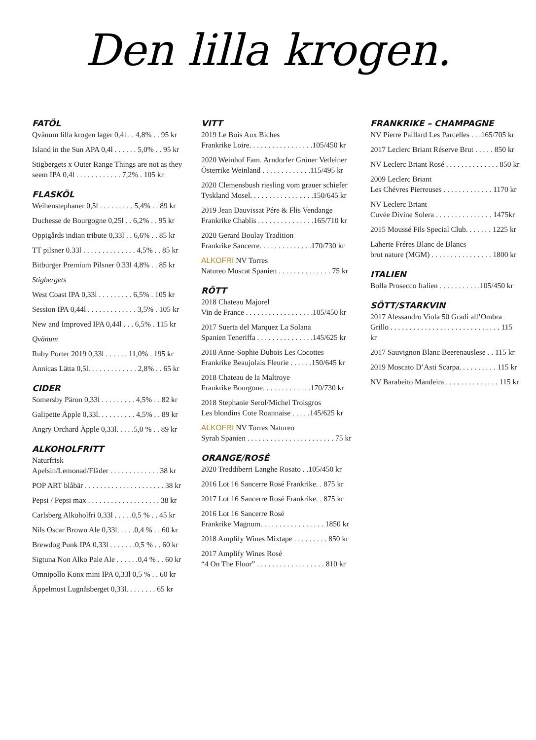Den lilla krogen.
FATÖL
Qvänum lilla krogen lager 0,4l . . 4,8% . . 95 kr
Island in the Sun APA 0,4l . . . . . . 5,0% . . 95 kr
Stigbergets x Outer Range Things are not as they seem IPA 0,4l . . . . . . . . . . . . 7,2% . 105 kr
FLASKÖL
Weihenstephaner 0,5l . . . . . . . . . 5,4% . . 89 kr
Duchesse de Bourgogne 0,25l . . 6,2% . . 95 kr
Oppigårds indian tribute 0,33l . . 6,6% . . 85 kr
TT pilsner 0.33l . . . . . . . . . . . . . . 4,5% . . 85 kr
Bitburger Premium Pilsner 0.33l 4,8% . . 85 kr
Stigbergets
West Coast IPA 0,33l . . . . . . . . . 6,5% . 105 kr
Session IPA 0,44l . . . . . . . . . . . . . 3,5% . 105 kr
New and Improved IPA 0,44l . . . 6,5% . 115 kr
Qvänum
Ruby Porter 2019 0,33l . . . . . . 11,0% . 195 kr
Annicas Lätta 0,5l. . . . . . . . . . . . . 2,8% . . 65 kr
CIDER
Somersby Päron 0,33l . . . . . . . . . 4,5% . . 82 kr
Galipette Äpple 0,33l. . . . . . . . . . 4,5% . . 89 kr
Angry Orchard Äpple 0,33l. . . . .5,0 % . . 89 kr
ALKOHOLFRITT
Naturfrisk
Apelsin/Lemonad/Fläder . . . . . . . . . . . . . 38 kr
POP ART blåbär . . . . . . . . . . . . . . . . . . . . . 38 kr
Pepsi / Pepsi max . . . . . . . . . . . . . . . . . . . 38 kr
Carlsberg Alkoholfri 0,33l . . . . .0,5 % . . 45 kr
Nils Oscar Brown Ale 0,33l. . . . .0,4 % . . 60 kr
Brewdog Punk IPA 0,33l . . . . . . .0,5 % . . 60 kr
Sigtuna Non Alko Pale Ale . . . . . .0,4 % . . 60 kr
Omnipollo Konx mini IPA 0,33l 0,5 % . . 60 kr
Äppelmust Lugnåsberget 0,33l. . . . . . . . 65 kr
VITT
2019 Le Bois Aux Biches
Frankrike Loire. . . . . . . . . . . . . . . . .105/450 kr
2020 Weinhof Fam. Arndorfer Grüner Vetleiner
Österrike Weinland . . . . . . . . . . . . .115/495 kr
2020 Clemensbush riesling vom grauer schiefer
Tyskland Mosel. . . . . . . . . . . . . . . . .150/645 kr
2019 Jean Dauvissat Pére & Flis Vendange
Frankrike Chablis . . . . . . . . . . . . . . .165/710 kr
2020 Gerard Boulay Tradition
Frankrike Sancerre. . . . . . . . . . . . . .170/730 kr
ALKOFRI NV Torres
Natureo Muscat Spanien . . . . . . . . . . . . . . 75 kr
RÖTT
2018 Chateau Majorel
Vin de France . . . . . . . . . . . . . . . . . .105/450 kr
2017 Suerta del Marquez La Solana
Spanien Teneriffa . . . . . . . . . . . . . . .145/625 kr
2018 Anne-Sophie Dubois Les Cocottes
Frankrike Beaujolais Fleurie . . . . . .150/645 kr
2018 Chateau de la Maltroye
Frankrike Bourgone. . . . . . . . . . . . .170/730 kr
2018 Stephanie Serol/Michel Troisgros
Les blondins Cote Roannaise . . . . .145/625 kr
ALKOFRI NV Torres Natureo
Syrah Spanien . . . . . . . . . . . . . . . . . . . . . . . 75 kr
ORANGE/ROSÉ
2020 Treddiberri Langhe Rosato . .105/450 kr
2016 Lot 16 Sancerre Rosé Frankrike. . 875 kr
2017 Lot 16 Sancerre Rosé Frankrike. . 875 kr
2016 Lot 16 Sancerre Rosé
Frankrike Magnum. . . . . . . . . . . . . . . . . 1850 kr
2018 Amplify Wines Mixtape . . . . . . . . . 850 kr
2017 Amplify Wines Rosé
“4 On The Floor” . . . . . . . . . . . . . . . . . . 810 kr
FRANKRIKE – CHAMPAGNE
NV Pierre Paillard Les Parcelles . . .165/705 kr
2017 Leclerc Briant Réserve Brut . . . . . 850 kr
NV Leclerc Briant Rosé . . . . . . . . . . . . . . 850 kr
2009 Leclerc Briant
Les Chévres Pierreuses . . . . . . . . . . . . . 1170 kr
NV Leclerc Briant
Cuvée Divine Solera . . . . . . . . . . . . . . . 1475kr
2015 Moussé Fils Special Club. . . . . . . 1225 kr
Laherte Fréres Blanc de Blancs
brut nature (MGM) . . . . . . . . . . . . . . . . 1800 kr
ITALIEN
Bolla Prosecco Italien . . . . . . . . . . .105/450 kr
SÖTT/STARKVIN
2017 Alessandro Viola 50 Gradi all’Ombra
Grillo . . . . . . . . . . . . . . . . . . . . . . . . . . . . . 115 kr
2017 Sauvignon Blanc Beerenauslese . . 115 kr
2019 Moscato D’Asti Scarpa. . . . . . . . . . 115 kr
NV Barabeito Mandeira . . . . . . . . . . . . . . 115 kr